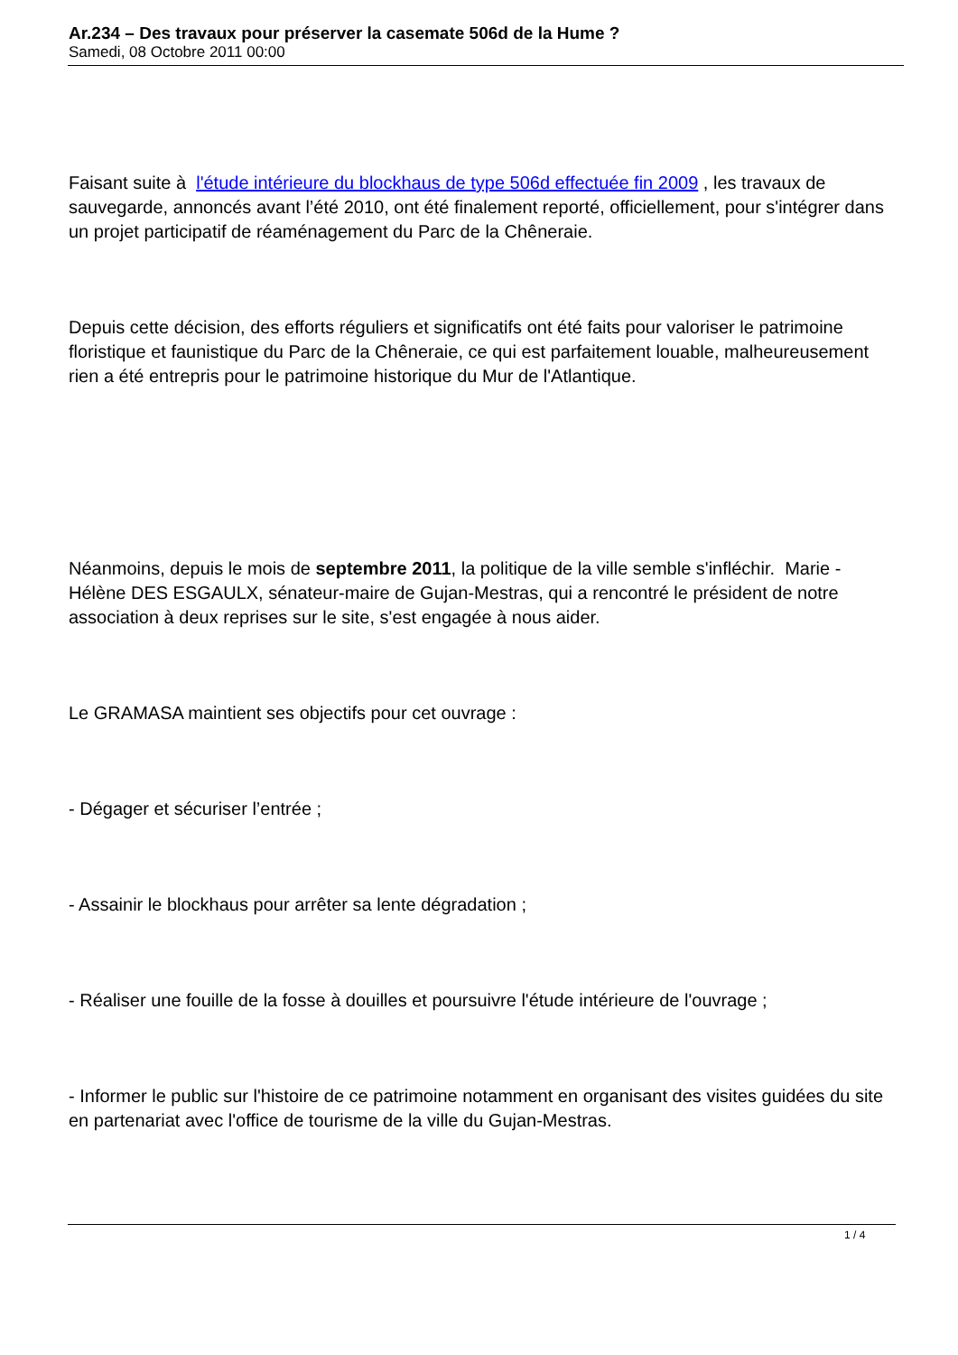Ar.234 – Des travaux pour préserver la casemate 506d de la Hume ?
Samedi, 08 Octobre 2011 00:00
Faisant suite à l'étude intérieure du blockhaus de type 506d effectuée fin 2009 , les travaux de sauvegarde, annoncés avant l’été 2010, ont été finalement reporté, officiellement, pour s'intégrer dans un projet participatif de réaménagement du Parc de la Chêneraie.
Depuis cette décision, des efforts réguliers et significatifs ont été faits pour valoriser le patrimoine floristique et faunistique du Parc de la Chêneraie, ce qui est parfaitement louable, malheureusement rien a été entrepris pour le patrimoine historique du Mur de l'Atlantique.
Néanmoins, depuis le mois de septembre 2011, la politique de la ville semble s'infléchir. Marie -Hélène DES ESGAULX, sénateur-maire de Gujan-Mestras, qui a rencontré le président de notre association à deux reprises sur le site, s'est engagée à nous aider.
Le GRAMASA maintient ses objectifs pour cet ouvrage :
- Dégager et sécuriser l’entrée ;
- Assainir le blockhaus pour arrêter sa lente dégradation ;
- Réaliser une fouille de la fosse à douilles et poursuivre l'étude intérieure de l'ouvrage ;
- Informer le public sur l'histoire de ce patrimoine notamment en organisant des visites guidées du site en partenariat avec l'office de tourisme de la ville du Gujan-Mestras.
1 / 4